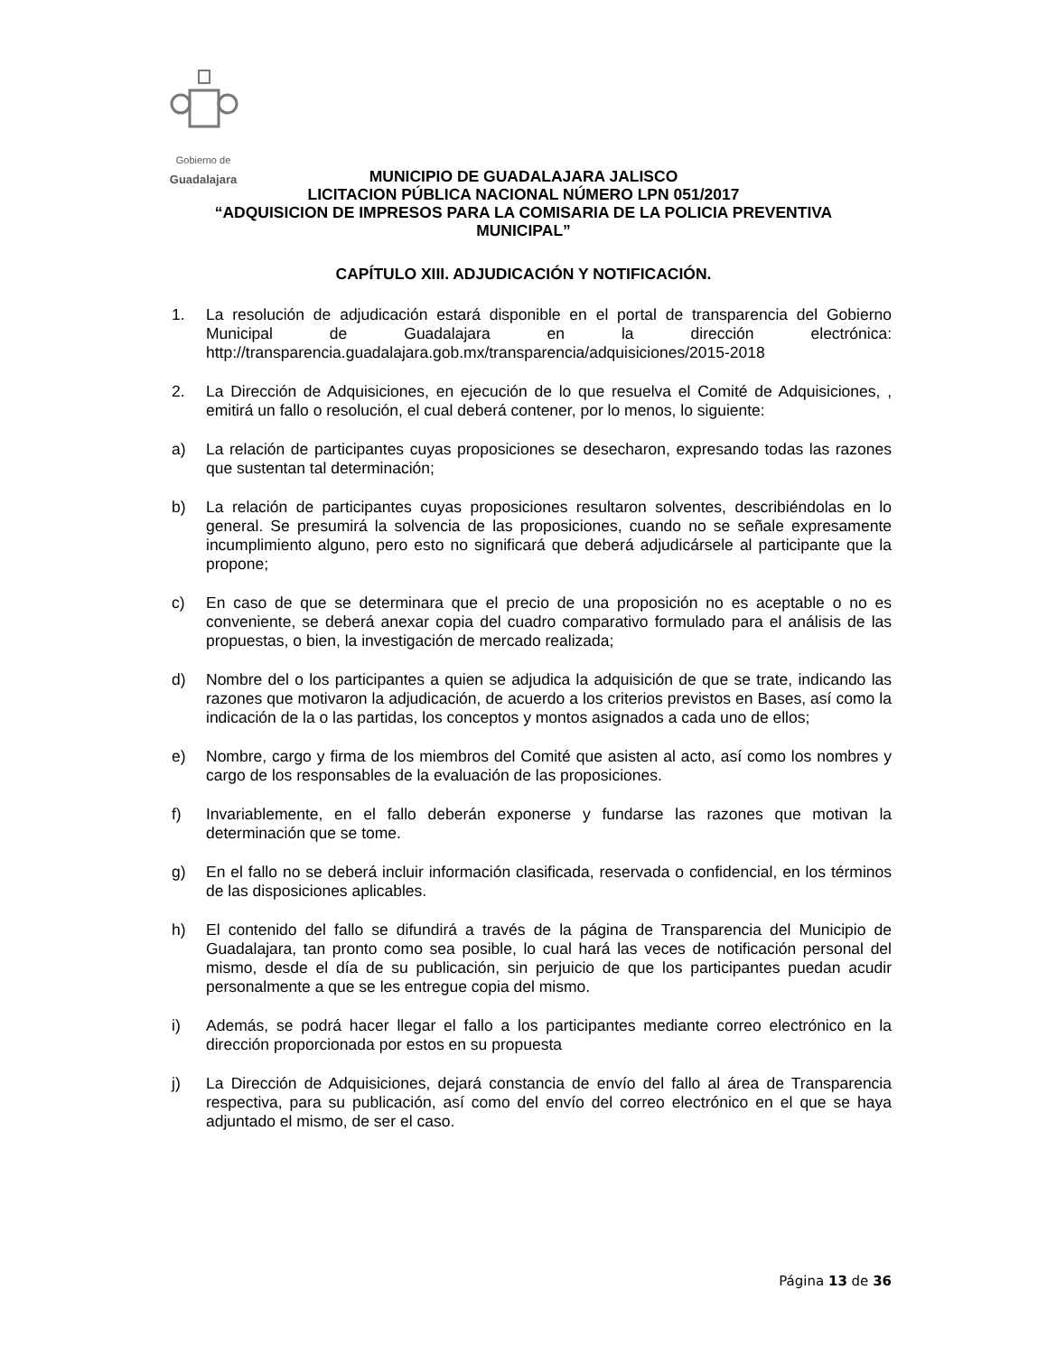Gobierno de
Guadalajara
MUNICIPIO DE GUADALAJARA JALISCO
LICITACION PÚBLICA NACIONAL NÚMERO LPN 051/2017
“ADQUISICION DE IMPRESOS PARA LA COMISARIA DE LA POLICIA PREVENTIVA MUNICIPAL”
CAPÍTULO XIII. ADJUDICACIÓN Y NOTIFICACIÓN.
1. La resolución de adjudicación estará disponible en el portal de transparencia del Gobierno Municipal de Guadalajara en la dirección electrónica: http://transparencia.guadalajara.gob.mx/transparencia/adquisiciones/2015-2018
2. La Dirección de Adquisiciones, en ejecución de lo que resuelva el Comité de Adquisiciones, , emitirá un fallo o resolución, el cual deberá contener, por lo menos, lo siguiente:
a) La relación de participantes cuyas proposiciones se desecharon, expresando todas las razones que sustentan tal determinación;
b) La relación de participantes cuyas proposiciones resultaron solventes, describiéndolas en lo general. Se presumirá la solvencia de las proposiciones, cuando no se señale expresamente incumplimiento alguno, pero esto no significará que deberá adjudicársele al participante que la propone;
c) En caso de que se determinara que el precio de una proposición no es aceptable o no es conveniente, se deberá anexar copia del cuadro comparativo formulado para el análisis de las propuestas, o bien, la investigación de mercado realizada;
d) Nombre del o los participantes a quien se adjudica la adquisición de que se trate, indicando las razones que motivaron la adjudicación, de acuerdo a los criterios previstos en Bases, así como la indicación de la o las partidas, los conceptos y montos asignados a cada uno de ellos;
e) Nombre, cargo y firma de los miembros del Comité que asisten al acto, así como los nombres y cargo de los responsables de la evaluación de las proposiciones.
f) Invariablemente, en el fallo deberán exponerse y fundarse las razones que motivan la determinación que se tome.
g) En el fallo no se deberá incluir información clasificada, reservada o confidencial, en los términos de las disposiciones aplicables.
h) El contenido del fallo se difundirá a través de la página de Transparencia del Municipio de Guadalajara, tan pronto como sea posible, lo cual hará las veces de notificación personal del mismo, desde el día de su publicación, sin perjuicio de que los participantes puedan acudir personalmente a que se les entregue copia del mismo.
i) Además, se podrá hacer llegar el fallo a los participantes mediante correo electrónico en la dirección proporcionada por estos en su propuesta
j) La Dirección de Adquisiciones, dejará constancia de envío del fallo al área de Transparencia respectiva, para su publicación, así como del envío del correo electrónico en el que se haya adjuntado el mismo, de ser el caso.
Página 13 de 36